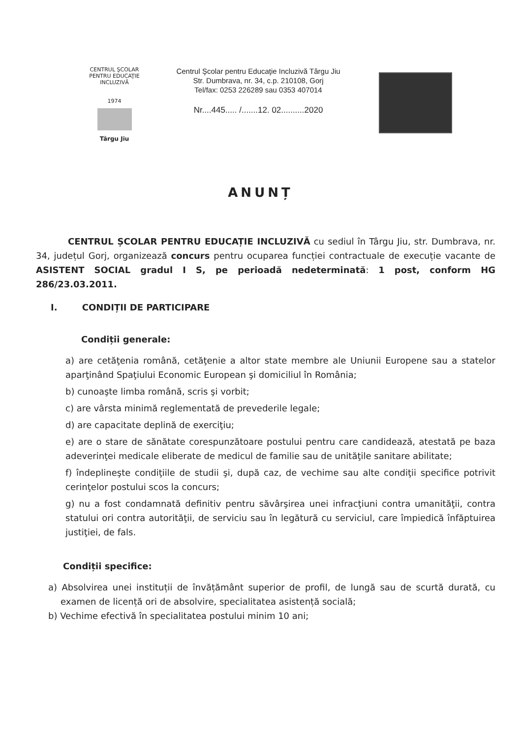CENTRUL ŞCOLAR PENTRU EDUCAŢIE INCLUZIVĂ
1974
Târgu Jiu
Centrul Şcolar pentru Educaţie Incluzivă Târgu Jiu
Str. Dumbrava, nr. 34, c.p. 210108, Gorj
Tel/fax: 0253 226289 sau 0353 407014
Nr....445..... /.......12. 02..........2020
ANUNȚ
CENTRUL ȘCOLAR PENTRU EDUCAȚIE INCLUZIVĂ cu sediul în Târgu Jiu, str. Dumbrava, nr. 34, județul Gorj, organizează concurs pentru ocuparea funcției contractuale de execuție vacante de ASISTENT SOCIAL gradul I S, pe perioadă nedeterminată: 1 post, conform HG 286/23.03.2011.
I. CONDIȚII DE PARTICIPARE
Condiții generale:
a) are cetăţenia română, cetăţenie a altor state membre ale Uniunii Europene sau a statelor aparţinând Spaţiului Economic European şi domiciliul în România;
b) cunoaşte limba română, scris şi vorbit;
c) are vârsta minimă reglementată de prevederile legale;
d) are capacitate deplină de exerciţiu;
e) are o stare de sănătate corespunzătoare postului pentru care candidează, atestată pe baza adeverinţei medicale eliberate de medicul de familie sau de unităţile sanitare abilitate;
f) îndeplineşte condiţiile de studii şi, după caz, de vechime sau alte condiţii specifice potrivit cerinţelor postului scos la concurs;
g) nu a fost condamnată definitiv pentru săvârşirea unei infracţiuni contra umanităţii, contra statului ori contra autorităţii, de serviciu sau în legătură cu serviciul, care împiedică înfăptuirea justiţiei, de fals.
Condiții specifice:
a) Absolvirea unei instituții de învățământ superior de profil, de lungă sau de scurtă durată, cu examen de licență ori de absolvire, specialitatea asistență socială;
b) Vechime efectivă în specialitatea postului minim 10 ani;